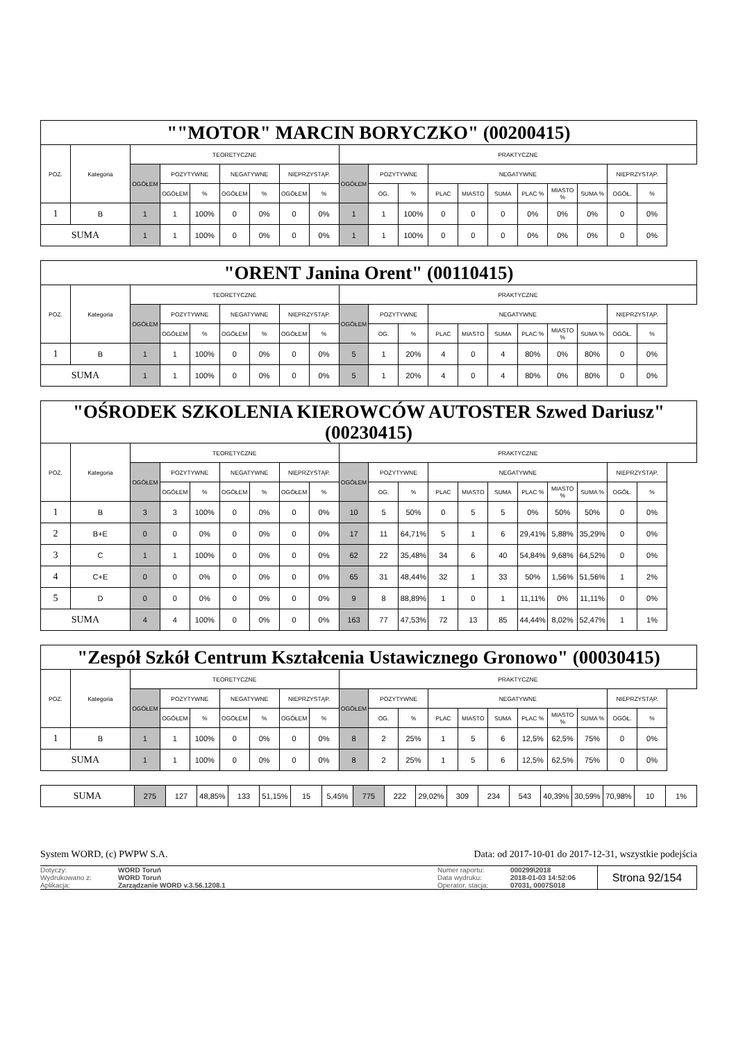| ""MOTOR" MARCIN BORYCZKO" (00200415) | | | | | | | | | | | | | | | | | | | |
| POZ. | Kategoria | TEORETYCZNE | | | | | | | PRAKTYCZNE | | | | | | | | | | |
| | | OGÓŁEM | POZYTYWNE | | NEGATYWNE | | NIEPRZYSTĄP. | | OGÓŁEM | POZYTYWNE | | NEGATYWNE | | | | | | NIEPRZYSTĄP. | |
| | | | OGÓŁEM | % | OGÓŁEM | % | OGÓŁEM | % | | OG. | % | PLAC | MIASTO | SUMA | PLAC % | MIASTO % | SUMA % | OGÓŁ. | % |
| 1 | B | 1 | 1 | 100% | 0 | 0% | 0 | 0% | 1 | 1 | 100% | 0 | 0 | 0 | 0% | 0% | 0% | 0 | 0% |
| SUMA | | 1 | 1 | 100% | 0 | 0% | 0 | 0% | 1 | 1 | 100% | 0 | 0 | 0 | 0% | 0% | 0% | 0 | 0% |
| "ORENT Janina Orent" (00110415) | | | | | | | | | | | | | | | | | | | |
| POZ. | Kategoria | TEORETYCZNE | | | | | | | PRAKTYCZNE | | | | | | | | | | |
| | | OGÓŁEM | POZYTYWNE | | NEGATYWNE | | NIEPRZYSTĄP. | | OGÓŁEM | POZYTYWNE | | NEGATYWNE | | | | | | NIEPRZYSTĄP. | |
| | | | OGÓŁEM | % | OGÓŁEM | % | OGÓŁEM | % | | OG. | % | PLAC | MIASTO | SUMA | PLAC % | MIASTO % | SUMA % | OGÓŁ. | % |
| 1 | B | 1 | 1 | 100% | 0 | 0% | 0 | 0% | 5 | 1 | 20% | 4 | 0 | 4 | 80% | 0% | 80% | 0 | 0% |
| SUMA | | 1 | 1 | 100% | 0 | 0% | 0 | 0% | 5 | 1 | 20% | 4 | 0 | 4 | 80% | 0% | 80% | 0 | 0% |
| "OŚRODEK SZKOLENIA KIEROWCÓW AUTOSTER Szwed Dariusz" (00230415) | | | | | | | | | | | | | | | | | | | |
| POZ. | Kategoria | TEORETYCZNE | | | | | | | PRAKTYCZNE | | | | | | | | | | |
| | | OGÓŁEM | POZYTYWNE | | NEGATYWNE | | NIEPRZYSTĄP. | | OGÓŁEM | POZYTYWNE | | NEGATYWNE | | | | | | NIEPRZYSTĄP. | |
| | | | OGÓŁEM | % | OGÓŁEM | % | OGÓŁEM | % | | OG. | % | PLAC | MIASTO | SUMA | PLAC % | MIASTO % | SUMA % | OGÓŁ. | % |
| 1 | B | 3 | 3 | 100% | 0 | 0% | 0 | 0% | 10 | 5 | 50% | 0 | 5 | 5 | 0% | 50% | 50% | 0 | 0% |
| 2 | B+E | 0 | 0 | 0% | 0 | 0% | 0 | 0% | 17 | 11 | 64,71% | 5 | 1 | 6 | 29,41% | 5,88% | 35,29% | 0 | 0% |
| 3 | C | 1 | 1 | 100% | 0 | 0% | 0 | 0% | 62 | 22 | 35,48% | 34 | 6 | 40 | 54,84% | 9,68% | 64,52% | 0 | 0% |
| 4 | C+E | 0 | 0 | 0% | 0 | 0% | 0 | 0% | 65 | 31 | 48,44% | 32 | 1 | 33 | 50% | 1,56% | 51,56% | 1 | 2% |
| 5 | D | 0 | 0 | 0% | 0 | 0% | 0 | 0% | 9 | 8 | 88,89% | 1 | 0 | 1 | 11,11% | 0% | 11,11% | 0 | 0% |
| SUMA | | 4 | 4 | 100% | 0 | 0% | 0 | 0% | 163 | 77 | 47,53% | 72 | 13 | 85 | 44,44% | 8,02% | 52,47% | 1 | 1% |
| "Zespół Szkół Centrum Kształcenia Ustawicznego Gronowo" (00030415) | | | | | | | | | | | | | | | | | | | |
| POZ. | Kategoria | TEORETYCZNE | | | | | | | PRAKTYCZNE | | | | | | | | | | |
| | | OGÓŁEM | POZYTYWNE | | NEGATYWNE | | NIEPRZYSTĄP. | | OGÓŁEM | POZYTYWNE | | NEGATYWNE | | | | | | NIEPRZYSTĄP. | |
| | | | OGÓŁEM | % | OGÓŁEM | % | OGÓŁEM | % | | OG. | % | PLAC | MIASTO | SUMA | PLAC % | MIASTO % | SUMA % | OGÓŁ. | % |
| 1 | B | 1 | 1 | 100% | 0 | 0% | 0 | 0% | 8 | 2 | 25% | 1 | 5 | 6 | 12,5% | 62,5% | 75% | 0 | 0% |
| SUMA | | 1 | 1 | 100% | 0 | 0% | 0 | 0% | 8 | 2 | 25% | 1 | 5 | 6 | 12,5% | 62,5% | 75% | 0 | 0% |
| SUMA | 275 | 127 | 48,85% | 133 | 51,15% | 15 | 5,45% | 775 | 222 | 29,02% | 309 | 234 | 543 | 40,39% | 30,59% | 70,98% | 10 | 1% |
System WORD, (c) PWPW S.A. Data: od 2017-10-01 do 2017-12-31, wszystkie podejścia
Dotyczy:
Wydrukowano z:
Aplikacja:
WORD Toruń
WORD Toruń
Zarządzanie WORD v.3.56.1208.1
Numer raportu:
Data wydruku:
Operator, stacja:
000299\2018
2018-01-03 14:52:06
07031, 0007S018
Strona 92/154